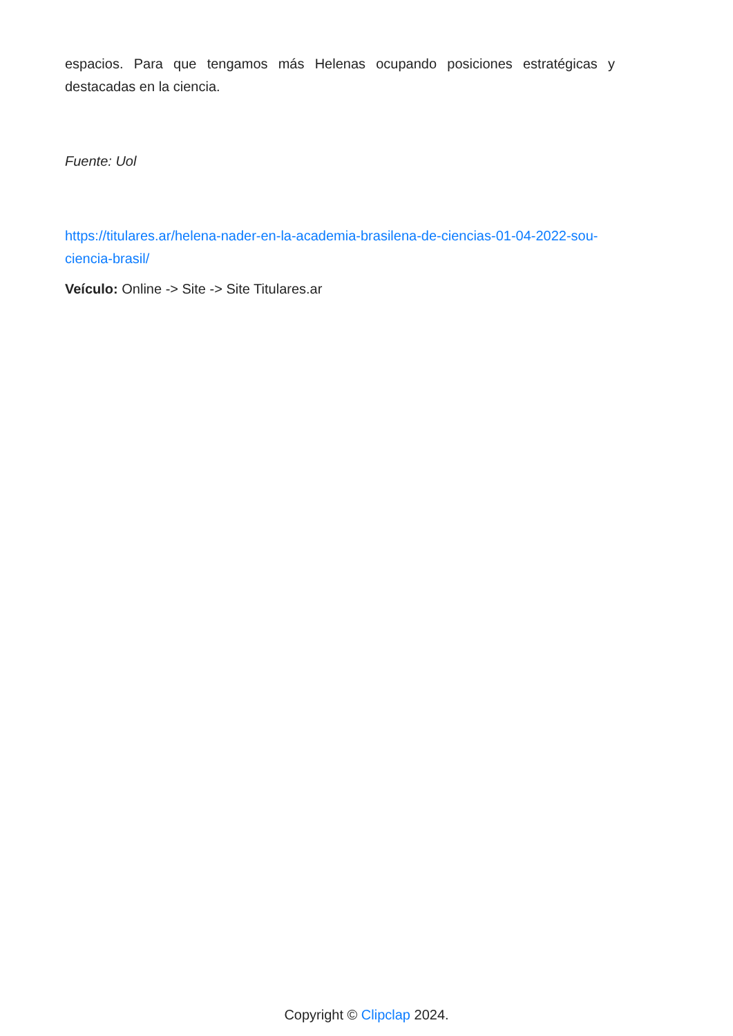espacios. Para que tengamos más Helenas ocupando posiciones estratégicas y destacadas en la ciencia.
Fuente: Uol
https://titulares.ar/helena-nader-en-la-academia-brasilena-de-ciencias-01-04-2022-sou-ciencia-brasil/
Veículo: Online -> Site -> Site Titulares.ar
Copyright © Clipclap 2024.